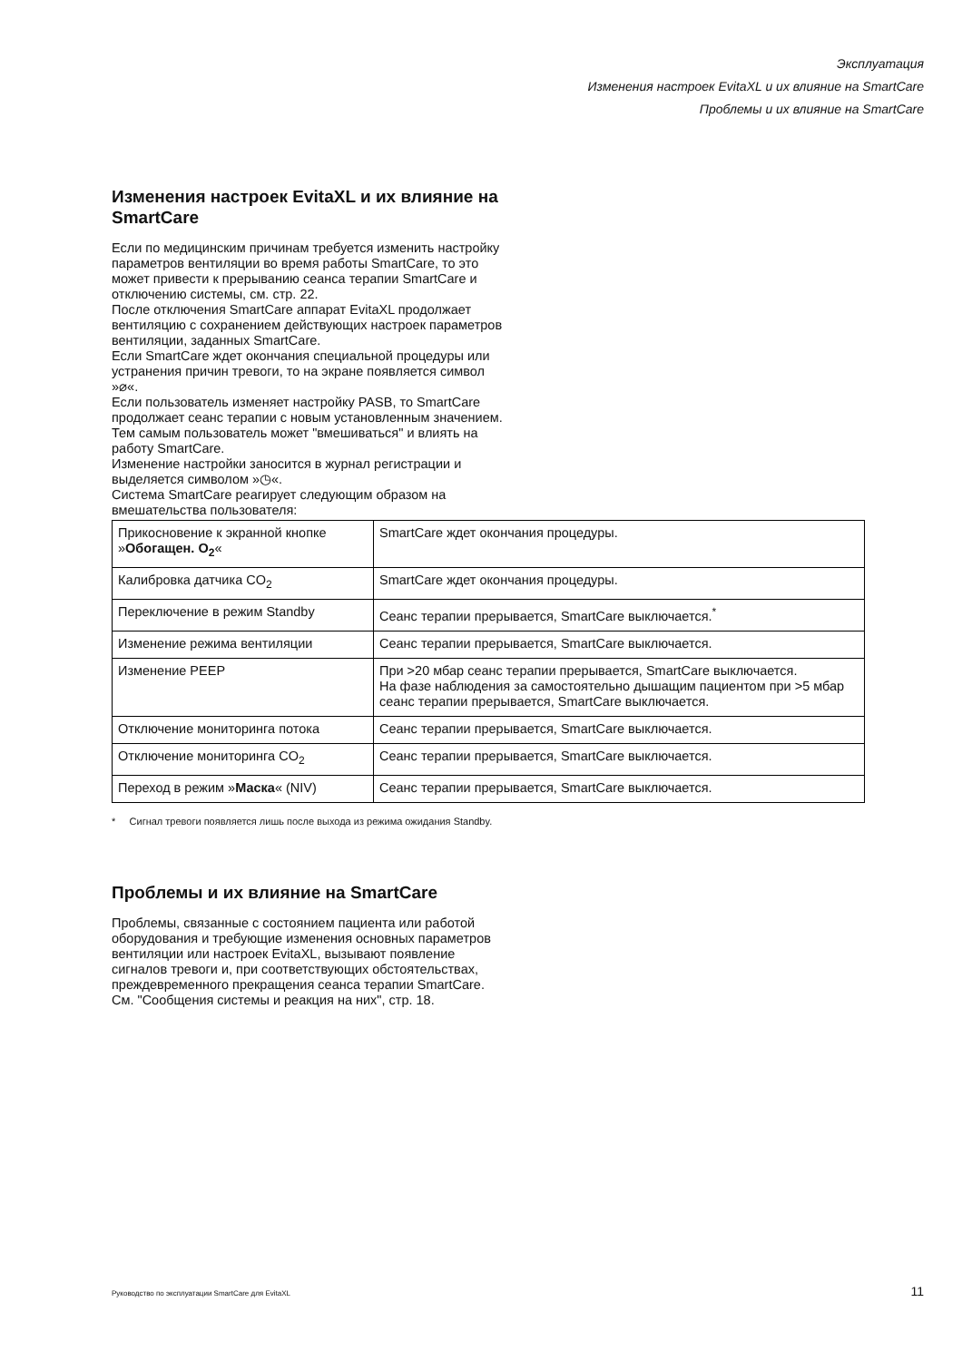Эксплуатация
Изменения настроек EvitaXL и их влияние на SmartCare
Проблемы и их влияние на SmartCare
Изменения настроек EvitaXL и их влияние на SmartCare
Если по медицинским причинам требуется изменить настройку параметров вентиляции во время работы SmartCare, то это может привести к прерыванию сеанса терапии SmartCare и отключению системы, см. стр. 22.
После отключения SmartCare аппарат EvitaXL продолжает вентиляцию с сохранением действующих настроек параметров вентиляции, заданных SmartCare.
Если SmartCare ждет окончания специальной процедуры или устранения причин тревоги, то на экране появляется символ »⌀«.
Если пользователь изменяет настройку PASB, то SmartCare продолжает сеанс терапии с новым установленным значением. Тем самым пользователь может "вмешиваться" и влиять на работу SmartCare.
Изменение настройки заносится в журнал регистрации и выделяется символом »◷«.
Система SmartCare реагирует следующим образом на вмешательства пользователя:
| Прикосновение к экранной кнопке » Обогащен. O<sub>2</sub> « | SmartCare ждет окончания процедуры. |
| Калибровка датчика CO<sub>2</sub> | SmartCare ждет окончания процедуры. |
| Переключение в режим Standby | Сеанс терапии прерывается, SmartCare выключается.<sup>*</sup> |
| Изменение режима вентиляции | Сеанс терапии прерывается, SmartCare выключается. |
| Изменение PEEP | При >20 мбар сеанс терапии прерывается, SmartCare выключается. На фазе наблюдения за самостоятельно дышащим пациентом при >5 мбар сеанс терапии прерывается, SmartCare выключается. |
| Отключение мониторинга потока | Сеанс терапии прерывается, SmartCare выключается. |
| Отключение мониторинга CO<sub>2</sub> | Сеанс терапии прерывается, SmartCare выключается. |
| Переход в режим » Маска « (NIV) | Сеанс терапии прерывается, SmartCare выключается. |
* Сигнал тревоги появляется лишь после выхода из режима ожидания Standby.
Проблемы и их влияние на SmartCare
Проблемы, связанные с состоянием пациента или работой оборудования и требующие изменения основных параметров вентиляции или настроек EvitaXL, вызывают появление сигналов тревоги и, при соответствующих обстоятельствах, преждевременного прекращения сеанса терапии SmartCare.
См. "Сообщения системы и реакция на них", стр. 18.
Руководство по эксплуатации SmartCare для EvitaXL 11